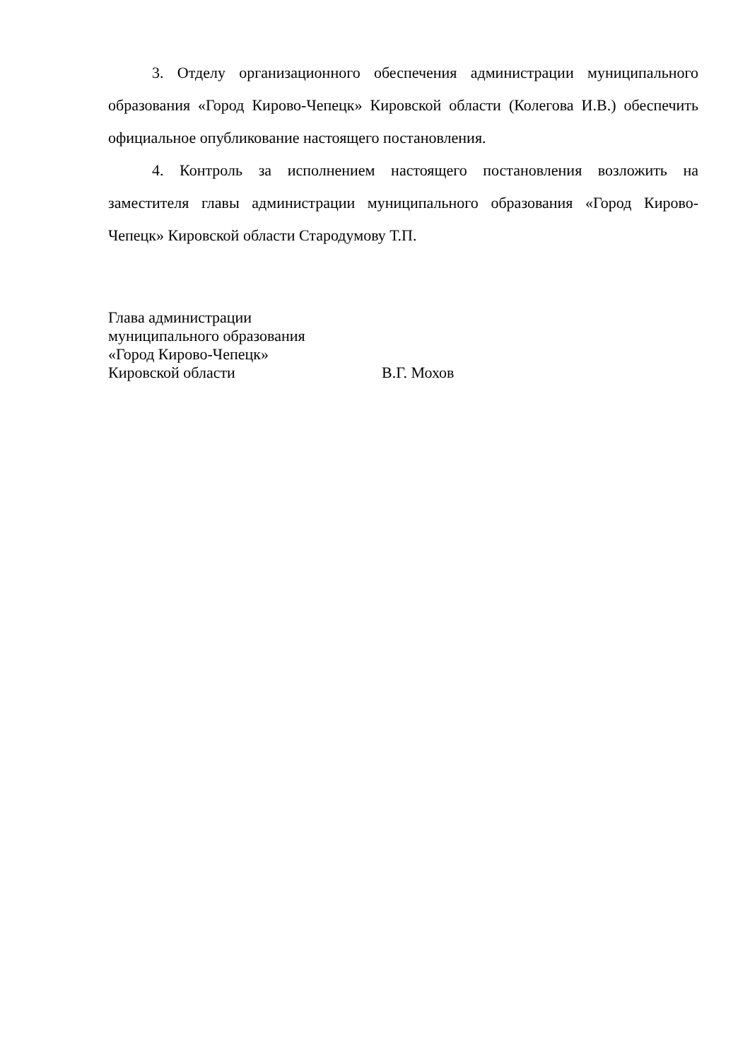3. Отделу организационного обеспечения администрации муниципального образования «Город Кирово-Чепецк» Кировской области (Колегова И.В.) обеспечить официальное опубликование настоящего постановления.
4. Контроль за исполнением настоящего постановления возложить на заместителя главы администрации муниципального образования «Город Кирово-Чепецк» Кировской области Стародумову Т.П.
Глава администрации
муниципального образования
«Город Кирово-Чепецк»
Кировской области В.Г. Мохов